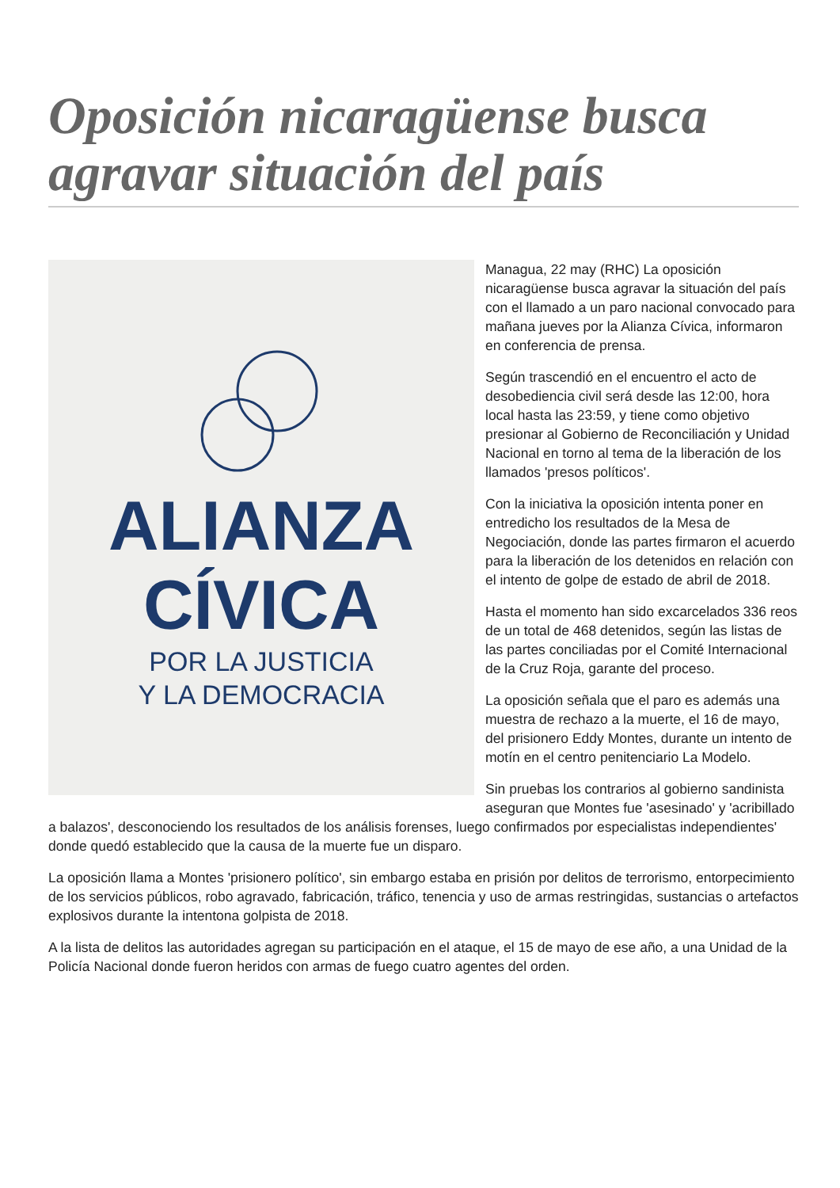Oposición nicaragüense busca agravar situación del país
ALIANZA
CÍVICA
POR LA JUSTICIA
Y LA DEMOCRACIA
Managua, 22 may (RHC) La oposición nicaragüense busca agravar la situación del país con el llamado a un paro nacional convocado para mañana jueves por la Alianza Cívica, informaron en conferencia de prensa.
Según trascendió en el encuentro el acto de desobediencia civil será desde las 12:00, hora local hasta las 23:59, y tiene como objetivo presionar al Gobierno de Reconciliación y Unidad Nacional en torno al tema de la liberación de los llamados 'presos políticos'.
Con la iniciativa la oposición intenta poner en entredicho los resultados de la Mesa de Negociación, donde las partes firmaron el acuerdo para la liberación de los detenidos en relación con el intento de golpe de estado de abril de 2018.
Hasta el momento han sido excarcelados 336 reos de un total de 468 detenidos, según las listas de las partes conciliadas por el Comité Internacional de la Cruz Roja, garante del proceso.
La oposición señala que el paro es además una muestra de rechazo a la muerte, el 16 de mayo, del prisionero Eddy Montes, durante un intento de motín en el centro penitenciario La Modelo.
Sin pruebas los contrarios al gobierno sandinista aseguran que Montes fue 'asesinado' y 'acribillado a balazos', desconociendo los resultados de los análisis forenses, luego confirmados por especialistas independientes' donde quedó establecido que la causa de la muerte fue un disparo.
La oposición llama a Montes 'prisionero político', sin embargo estaba en prisión por delitos de terrorismo, entorpecimiento de los servicios públicos, robo agravado, fabricación, tráfico, tenencia y uso de armas restringidas, sustancias o artefactos explosivos durante la intentona golpista de 2018.
A la lista de delitos las autoridades agregan su participación en el ataque, el 15 de mayo de ese año, a una Unidad de la Policía Nacional donde fueron heridos con armas de fuego cuatro agentes del orden.